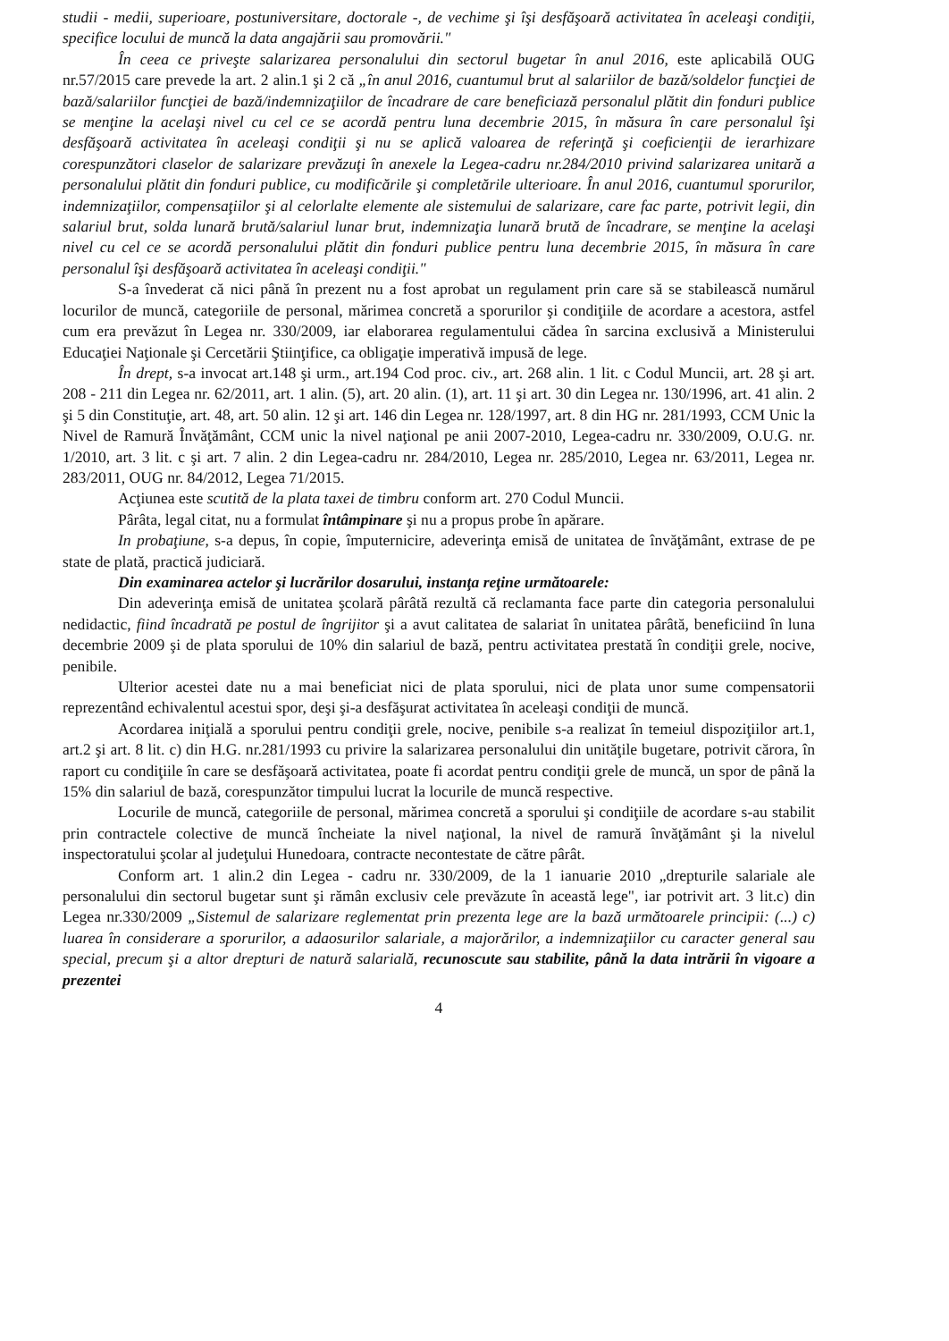studii - medii, superioare, postuniversitare, doctorale -, de vechime şi îşi desfăşoară activitatea în aceleaşi condiţii, specifice locului de muncă la data angajării sau promovării."
În ceea ce priveşte salarizarea personalului din sectorul bugetar în anul 2016, este aplicabilă OUG nr.57/2015 care prevede la art. 2 alin.1 şi 2 că „în anul 2016, cuantumul brut al salariilor de bază/soldelor funcţiei de bază/salariilor funcţiei de bază/indemnizaţiilor de încadrare de care beneficiază personalul plătit din fonduri publice se menţine la acelaşi nivel cu cel ce se acordă pentru luna decembrie 2015, în măsura în care personalul îşi desfăşoară activitatea în aceleaşi condiţii şi nu se aplică valoarea de referinţă şi coeficienţii de ierarhizare corespunzători claselor de salarizare prevăzuţi în anexele la Legea-cadru nr.284/2010 privind salarizarea unitară a personalului plătit din fonduri publice, cu modificările şi completările ulterioare. În anul 2016, cuantumul sporurilor, indemnizaţiilor, compensaţiilor şi al celorlalte elemente ale sistemului de salarizare, care fac parte, potrivit legii, din salariul brut, solda lunară brută/salariul lunar brut, indemnizaţia lunară brută de încadrare, se menţine la acelaşi nivel cu cel ce se acordă personalului plătit din fonduri publice pentru luna decembrie 2015, în măsura în care personalul îşi desfăşoară activitatea în aceleaşi condiţii."
S-a învederat că nici până în prezent nu a fost aprobat un regulament prin care să se stabilească numărul locurilor de muncă, categoriile de personal, mărimea concretă a sporurilor şi condiţiile de acordare a acestora, astfel cum era prevăzut în Legea nr. 330/2009, iar elaborarea regulamentului cădea în sarcina exclusivă a Ministerului Educaţiei Naţionale şi Cercetării Ştiinţifice, ca obligaţie imperativă impusă de lege.
În drept, s-a invocat art.148 şi urm., art.194 Cod proc. civ., art. 268 alin. 1 lit. c Codul Muncii, art. 28 şi art. 208 - 211 din Legea nr. 62/2011, art. 1 alin. (5), art. 20 alin. (1), art. 11 şi art. 30 din Legea nr. 130/1996, art. 41 alin. 2 şi 5 din Constituţie, art. 48, art. 50 alin. 12 şi art. 146 din Legea nr. 128/1997, art. 8 din HG nr. 281/1993, CCM Unic la Nivel de Ramură Învăţământ, CCM unic la nivel naţional pe anii 2007-2010, Legea-cadru nr. 330/2009, O.U.G. nr. 1/2010, art. 3 lit. c şi art. 7 alin. 2 din Legea-cadru nr. 284/2010, Legea nr. 285/2010, Legea nr. 63/2011, Legea nr. 283/2011, OUG nr. 84/2012, Legea 71/2015.
Acţiunea este scutită de la plata taxei de timbru conform art. 270 Codul Muncii.
Pârâta, legal citat, nu a formulat întâmpinare şi nu a propus probe în apărare.
In probaţiune, s-a depus, în copie, împuternicire, adeverinţa emisă de unitatea de învăţământ, extrase de pe state de plată, practică judiciară.
Din examinarea actelor şi lucrărilor dosarului, instanţa reţine următoarele:
Din adeverinţa emisă de unitatea şcolară pârâtă rezultă că reclamanta face parte din categoria personalului nedidactic, fiind încadrată pe postul de îngrijitor şi a avut calitatea de salariat în unitatea pârâtă, beneficiind în luna decembrie 2009 şi de plata sporului de 10% din salariul de bază, pentru activitatea prestată în condiţii grele, nocive, penibile.
Ulterior acestei date nu a mai beneficiat nici de plata sporului, nici de plata unor sume compensatorii reprezentând echivalentul acestui spor, deşi şi-a desfăşurat activitatea în aceleaşi condiţii de muncă.
Acordarea iniţială a sporului pentru condiţii grele, nocive, penibile s-a realizat în temeiul dispoziţiilor art.1, art.2 şi art. 8 lit. c) din H.G. nr.281/1993 cu privire la salarizarea personalului din unităţile bugetare, potrivit cărora, în raport cu condiţiile în care se desfăşoară activitatea, poate fi acordat pentru condiţii grele de muncă, un spor de până la 15% din salariul de bază, corespunzător timpului lucrat la locurile de muncă respective.
Locurile de muncă, categoriile de personal, mărimea concretă a sporului şi condiţiile de acordare s-au stabilit prin contractele colective de muncă încheiate la nivel naţional, la nivel de ramură învăţământ şi la nivelul inspectoratului şcolar al judeţului Hunedoara, contracte necontestate de către pârât.
Conform art. 1 alin.2 din Legea - cadru nr. 330/2009, de la 1 ianuarie 2010 „drepturile salariale ale personalului din sectorul bugetar sunt şi rămân exclusiv cele prevăzute în această lege", iar potrivit art. 3 lit.c) din Legea nr.330/2009 „Sistemul de salarizare reglementat prin prezenta lege are la bază următoarele principii: (...) c) luarea în considerare a sporurilor, a adaosurilor salariale, a majorărilor, a indemnizaţiilor cu caracter general sau special, precum şi a altor drepturi de natură salarială, recunoscute sau stabilite, până la data intrării în vigoare a prezentei
4